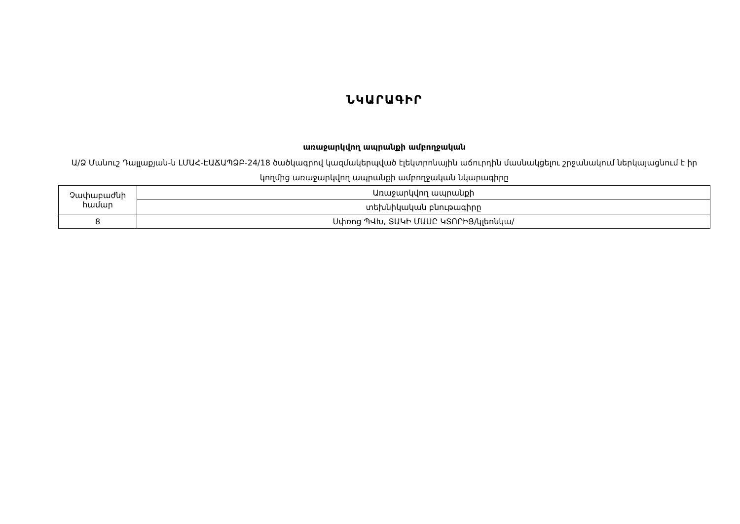ՆԿԱՐԱԳԻՐ
առաջարկվող ապրանքի ամբողջական
Ա/Ձ Մանուշ Դալլաքյան-ն ԼՄԱՀ-ԷԱՃԱՊՁԲ-24/18 ծածկագրով կազմակերպված էլեկտրոնային աճուրդին մասնակցելու շրջանակում ներկայացնում է իր կողմից առաջարկվող ապրանքի ամբողջական նկարագիրը
| Չափաբաժնի համար | Առաջարկվող ապրանքի |
| | տեխնիկական բնութագիրը |
| 8 | Սփռոց ՊՎԽ, ՏԱԿԻ ՄԱՍԸ ԿՏՈՐԻՑ/կլեոնկա/ |